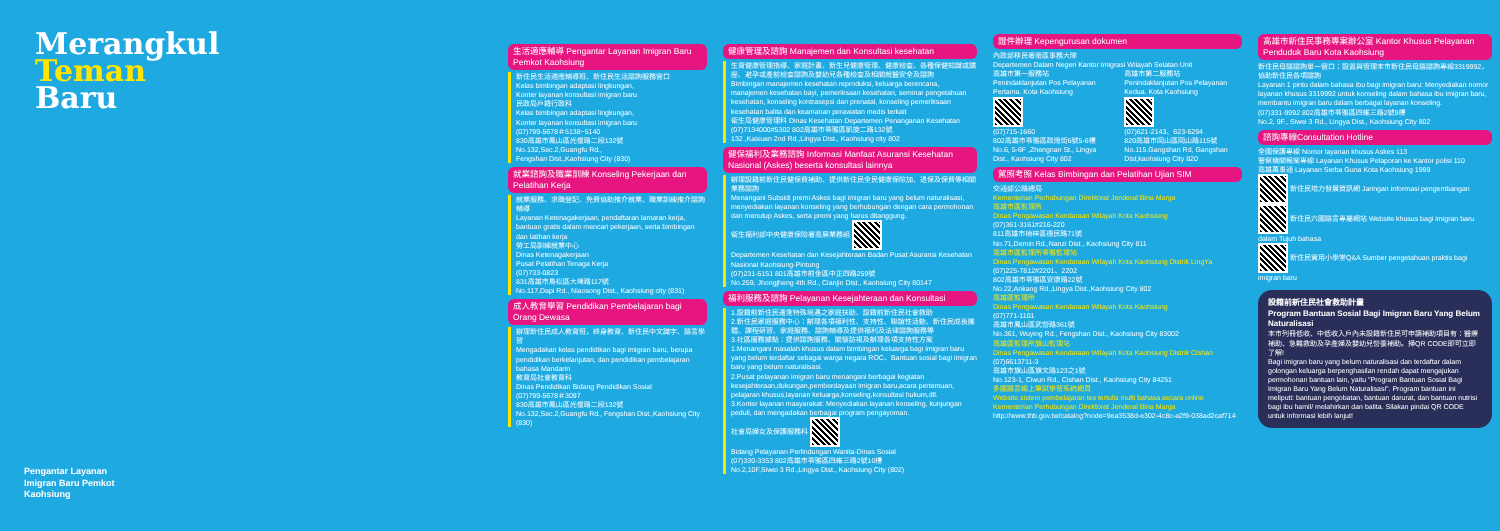Merangkul
Teman
Baru
Pengantar Layanan
Imigran Baru Pemkot
Kaohsiung
生活適應輔導 Pengantar Layanan Imigran Baru Pemkot Kaohsiung
新住民生活適應輔導班、新住民生活諮詢服務窗口
Kelas bimbingan adaptasi lingkungan,
Konter layanan konsultasi imigran baru
民政局戶籍行政科
Kelas bimbingan adaptasi lingkungan,
Konter layanan konsultasi imigran baru
(07)799-5678＃5138~5140
830高雄市鳳山區光復路二段132號
No.132,Sec.2,Guangfu Rd.,
Fengshan Dist.,Kaohsiung City (830)
就業諮詢及職業訓練 Konseling Pekerjaan dan Pelatihan Kerja
就業服務、求職登記、免費協助推介就業、職業訓練推介諮詢輔導
Layanan Ketenagakerjaan, pendaftaran lamaran kerja, bantuan gratis dalam mencari pekerjaan, serta bimbingan dan latihan kerja
勞工局訓練就業中心
Dinas Ketenagakerjaan
Pusat Pelatihan Tenaga Kerja
(07)733-0823
831高雄市鳥松區大埤路117號
No.117,Dapi Rd., Niaosong Dist., Kaohsiung city (831)
成人教育學習 Pendidikan Pembelajaran bagi Orang Dewasa
辦理新住民成人教育班，終身教育、新住民中文識字、語言學習
Mengadakan kelas pendidikan bagi imigran baru, berupa pendidikan berkelanjutan, dan pendidikan pembelajaran bahasa Mandarin
教育局社會教育科
Dinas Pendidikan Bidang Pendidikan Sosial
(07)799-5678＃3097
830高雄市鳳山區光復路二段132號
No.132,Sec.2,Guangfu Rd., Fengshan Dist.,Kaohsiung City (830)
健康管理及諮詢 Manajemen dan Konsultasi kesehatan
生育健康管理指導、家庭計畫、新生兒健康管理、健康檢查、各種保健知識或講座、避孕或產前檢查諮詢及嬰幼兒各種檢查及相關就醫安全及諮詢
Bimbingan manajemen kesehatan reproduksi, keluarga berencana, manajemen kesehatan bayi, pemeriksaan kesehatan, seminar pengetahuan kesehatan, konseling kontrasepsi dan prenatal, konseling pemeriksaan kesehatan balita dan keamanan perawatan medis terkait
衛生局健康管理科 Dinas Kesehatan Departemen Penanganan Kesehatan
(07)7134000#5302 802高雄市苓雅區凱旋二路132號
132 ,Kaixuan 2nd Rd.,Lingya Dist., Kaohsiung city 802
健保福利及業務諮詢 Informasi Manfaat Asuransi Kesehatan Nasional (Askes) beserta konsultasi lainnya
辦理設籍前新住民健保費補助、提供新住民全民健康保險加、退保及保費等相關業務諮詢
Menangani Subsidi premi Askes bagi imigran baru yang belum naturalisasi, menyediakan layanan konseling yang berhubungan dengan cara permohonan dan menutup Askes, serta premi yang harus ditanggung.
衛生福利部中央健康保險署高屏業務組
Departemen Kesehatan dan Kesejahteraan Badan Pusat Asuransi Kesehatan Nasional Kaohsiung-Pintung
(07)231-5151 801高雄市前金區中正四路259號
No.259, Jhongjheng 4th Rd., Cianjin Dist., Kaohsiung City 80147
福利服務及諮詢 Pelayanan Kesejahteraan dan Konsultasi
1.設籍前新住民遭逢特殊境遇之家庭扶助、設籍前新住民社會救助
2.新住民家庭服務中心：辦理各項福利性、支持性、聯誼性活動、新住民成長團體、課程研習、家庭服務、諮詢輔導及提供福利及法律諮詢服務等
3.社區服務據點：提供諮詢服務、關懷訪視及辦理各項支持性方案
1.Menangani masalah khusus dalam bimbingan keluarga bagi imigran baru yang belum terdaftar sebagai warga negara ROC、Bantuan sosial bagi imigran baru yang belum naturalisasi.
2.Pusat pelayanan imigran baru menangani berbagai kegiatan kesejahteraan,dukungan,pemberdayaan imigran baru,acara pertemuan, pelajaran khusus,layanan keluarga,konseling,konsultasi hukum,dll.
3.Konter layanan masyarakat: Menyediakan layanan konseling, kunjungan peduli, dan mengadakan berbagai program pengayoman.
社會局婦女及保護服務科
Bidang Pelayanan Perlindungan Wanita-Dinas Sosial
(07)330-3353 802高雄市苓雅區四維三路2號10樓
No.2,10F,Siwei 3 Rd.,Lingya Dist., Kaohsiung City (802)
證件辦理 Kepengurusan dokumen
內政部移民署南區事務大隊
Departemen Dalam Negeri Kantor Imigrasi Wilayah Selatan Unit
高雄市第一服務站
Penindaklanjutan Pos Pelayanan Pertama. Kota Kaohsiung
(07)715-1660
802高雄市苓雅區政南街6號5-6樓
No.6, 5-6F ,Zhengnan St., Lingya Dist., Kaohsiung City 802
高雄市第二服務站
Penindaklanjutan Pos Pelayanan Kedua. Kota Kaohsiung
(07)621-2143、623-6294
820高雄市岡山區岡山路115號
No.115.Gangshan Rd, Gangshan Dist,kaohsiung City 820
駕照考照 Kelas Bimbingan dan Pelatihan Ujian SIM
交通部公路總局
Kementerian Perhubungan Direktorat Jenderal Bina Marga
高雄市區監理所
Dinas Pengawasan Kendaraan Wilayah Kota Kaohsiung
(07)361-3161#216-220
811高雄市楠梓區德民路71號
No.71,Demin Rd.,Nanzi Dist., Kaohsiung City 811
高雄市區監理所苓雅監理站
Dinas Pengawasan Kendaraan Wilayah Kota Kaohsiung Distrik LingYa
(07)225-7812#2201、2202
802高雄市苓雅區安康路22號
No.22,Ankang Rd.,Lingya Dist.,Kaohsiung City 802
高雄區監理所
Dinas Pengawasan Kendaraan Wilayah Kota Kaohsiung
(07)771-1101
高雄市鳳山區武營路361號
No.361, Wuying Rd., Fengshan Dist., Kaohsiung City 83002
高雄區監理所旗山監理站
Dinas Pengawasan Kendaraan Wilayah Kota Kaohsiung Distrik Cishan
(07)6613711-3
高雄市旗山區旗文路123之1號
No.123-1, Ciwun Rd., Cishan Dist., Kaohsiung City 84251
多國語言線上筆試學習系統網頁
Website sistem pembelajaran tes tertulis multi bahasa secara online
Kementerian Perhubungan Direktorat Jenderal Bina Marga
http://www.thb.gov.tw/catalog?node=9ea3538d-e302-4c8c-a2f9-038ad2caf714
高雄市新住民事務專案辦公室 Kantor Khusus Pelayanan Penduduk Baru Kota Kaohsiung
新住民母語諮詢單一窗口：設置與管理本市新住民母語諮詢專線3319992，協助新住民各項諮詢
Layanan 1 pintu dalam bahasa ibu bagi imigran baru: Menyediakan nomor layanan khusus 3319992 untuk konseling dalam bahasa ibu imigran baru, membantu imigran baru dalam berbagai layanan konseling.
(07)331-9992 802高雄市苓雅區四維三路2號9樓
No.2, 9F., Siwei 3 Rd., Lingya Dist., Kaohsiung City 802
諮詢專線Consultation Hotline
全國保護專線 Nomor layanan khusus Askes 113
警察機關報案專線 Layanan Khusus Pelaporan ke Kantor polisi 110
高雄萬事通 Layanan Serba Guna Kota Kaohsiung 1999
新住民培力發展資訊網 Jaringan informasi pengembangan
新住民六國語言專屬網站 Website khusus bagi imigran baru dalam Tujuh bahasa
新住民實用小學堂Q&A Sumber pengetahuan praktis bagi imigran baru
設籍前新住民社會救助計畫
Program Bantuan Sosial Bagi Imigran Baru Yang Belum Naturalisasi
本市列冊低收、中低收入戶內未設籍新住民可申請補助項目有：醫療補助、急難救助及孕產婦及嬰幼兒營養補助。掃QR CODE即可立即了解!
Bagi imigran baru yang belum naturalisasi dan terdaftar dalam golongan keluarga berpenghasilan rendah dapat mengajukan permohonan bantuan lain, yaitu "Program Bantuan Sosial Bagi Imigran Baru Yang Belum Naturalisasi". Program bantuan ini meliputi: bantuan pengobatan, bantuan darurat, dan bantuan nutrisi bagi ibu hamil/ melahirkan dan balita. Silakan pindai QR CODE untuk informasi lebih lanjut!